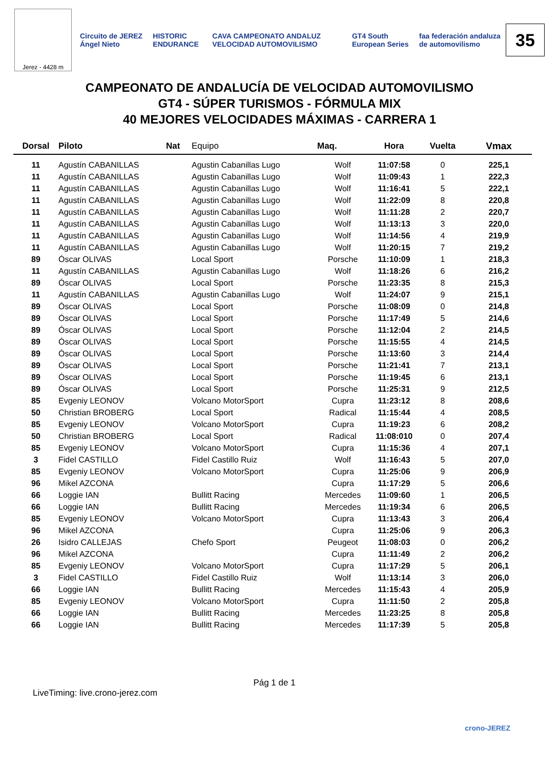Jerez - 4428 m
Circuito de JEREZ Ángel Nieto HISTORIC ENDURANCE CAVA CAMPEONATO ANDALUZ VELOCIDAD AUTOMOVILISMO GT4 South European Series faa federación andaluza de automovilismo
35
CAMPEONATO DE ANDALUCÍA DE VELOCIDAD AUTOMOVILISMO
GT4 - SÚPER TURISMOS - FÓRMULA MIX
40 MEJORES VELOCIDADES MÁXIMAS - CARRERA 1
| Dorsal | Piloto | Nat | Equipo | Maq. | Hora | Vuelta | Vmax |
| --- | --- | --- | --- | --- | --- | --- | --- |
| 11 | Agustín CABANILLAS | | Agustin Cabanillas Lugo | Wolf | 11:07:58 | 0 | 225,1 |
| 11 | Agustín CABANILLAS | | Agustin Cabanillas Lugo | Wolf | 11:09:43 | 1 | 222,3 |
| 11 | Agustín CABANILLAS | | Agustin Cabanillas Lugo | Wolf | 11:16:41 | 5 | 222,1 |
| 11 | Agustín CABANILLAS | | Agustin Cabanillas Lugo | Wolf | 11:22:09 | 8 | 220,8 |
| 11 | Agustín CABANILLAS | | Agustin Cabanillas Lugo | Wolf | 11:11:28 | 2 | 220,7 |
| 11 | Agustín CABANILLAS | | Agustin Cabanillas Lugo | Wolf | 11:13:13 | 3 | 220,0 |
| 11 | Agustín CABANILLAS | | Agustin Cabanillas Lugo | Wolf | 11:14:56 | 4 | 219,9 |
| 11 | Agustín CABANILLAS | | Agustin Cabanillas Lugo | Wolf | 11:20:15 | 7 | 219,2 |
| 89 | Óscar OLIVAS | | Local Sport | Porsche | 11:10:09 | 1 | 218,3 |
| 11 | Agustín CABANILLAS | | Agustin Cabanillas Lugo | Wolf | 11:18:26 | 6 | 216,2 |
| 89 | Óscar OLIVAS | | Local Sport | Porsche | 11:23:35 | 8 | 215,3 |
| 11 | Agustín CABANILLAS | | Agustin Cabanillas Lugo | Wolf | 11:24:07 | 9 | 215,1 |
| 89 | Óscar OLIVAS | | Local Sport | Porsche | 11:08:09 | 0 | 214,8 |
| 89 | Óscar OLIVAS | | Local Sport | Porsche | 11:17:49 | 5 | 214,6 |
| 89 | Óscar OLIVAS | | Local Sport | Porsche | 11:12:04 | 2 | 214,5 |
| 89 | Óscar OLIVAS | | Local Sport | Porsche | 11:15:55 | 4 | 214,5 |
| 89 | Óscar OLIVAS | | Local Sport | Porsche | 11:13:60 | 3 | 214,4 |
| 89 | Óscar OLIVAS | | Local Sport | Porsche | 11:21:41 | 7 | 213,1 |
| 89 | Óscar OLIVAS | | Local Sport | Porsche | 11:19:45 | 6 | 213,1 |
| 89 | Óscar OLIVAS | | Local Sport | Porsche | 11:25:31 | 9 | 212,5 |
| 85 | Evgeniy LEONOV | | Volcano MotorSport | Cupra | 11:23:12 | 8 | 208,6 |
| 50 | Christian BROBERG | | Local Sport | Radical | 11:15:44 | 4 | 208,5 |
| 85 | Evgeniy LEONOV | | Volcano MotorSport | Cupra | 11:19:23 | 6 | 208,2 |
| 50 | Christian BROBERG | | Local Sport | Radical | 11:08:010 | 0 | 207,4 |
| 85 | Evgeniy LEONOV | | Volcano MotorSport | Cupra | 11:15:36 | 4 | 207,1 |
| 3 | Fidel CASTILLO | | Fidel Castillo Ruiz | Wolf | 11:16:43 | 5 | 207,0 |
| 85 | Evgeniy LEONOV | | Volcano MotorSport | Cupra | 11:25:06 | 9 | 206,9 |
| 96 | Mikel AZCONA | | | Cupra | 11:17:29 | 5 | 206,6 |
| 66 | Loggie IAN | | Bullitt Racing | Mercedes | 11:09:60 | 1 | 206,5 |
| 66 | Loggie IAN | | Bullitt Racing | Mercedes | 11:19:34 | 6 | 206,5 |
| 85 | Evgeniy LEONOV | | Volcano MotorSport | Cupra | 11:13:43 | 3 | 206,4 |
| 96 | Mikel AZCONA | | | Cupra | 11:25:06 | 9 | 206,3 |
| 26 | Isidro CALLEJAS | | Chefo Sport | Peugeot | 11:08:03 | 0 | 206,2 |
| 96 | Mikel AZCONA | | | Cupra | 11:11:49 | 2 | 206,2 |
| 85 | Evgeniy LEONOV | | Volcano MotorSport | Cupra | 11:17:29 | 5 | 206,1 |
| 3 | Fidel CASTILLO | | Fidel Castillo Ruiz | Wolf | 11:13:14 | 3 | 206,0 |
| 66 | Loggie IAN | | Bullitt Racing | Mercedes | 11:15:43 | 4 | 205,9 |
| 85 | Evgeniy LEONOV | | Volcano MotorSport | Cupra | 11:11:50 | 2 | 205,8 |
| 66 | Loggie IAN | | Bullitt Racing | Mercedes | 11:23:25 | 8 | 205,8 |
| 66 | Loggie IAN | | Bullitt Racing | Mercedes | 11:17:39 | 5 | 205,8 |
Pág 1 de 1
LiveTiming: live.crono-jerez.com crono-JEREZ